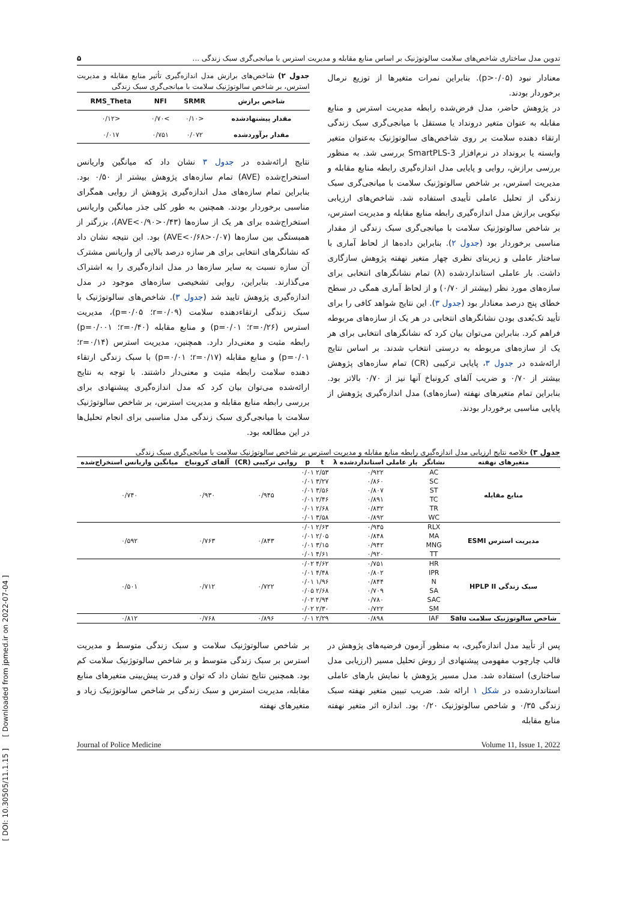تدوین مدل ساختاری شاخص‌های سلامت سالوتوژنیک بر اساس منابع مقابله و مدیریت استرس با میانجی‌گری سبک زندگی ... ۵
معنادار نبود (p>۰/۰۵). بنابراین نمرات متغیرها از توزیع نرمال برخوردار بودند.
در پژوهش حاضر، مدل فرض‌شده رابطه مدیریت استرس و منابع مقابله به عنوان متغیر درونداد یا مستقل با میانجی‌گری سبک زندگی ارتقاء دهنده سلامت بر روی شاخص‌های سالوتوژنیک به‌عنوان متغیر وابسته یا برونداد در نرم‌افزار SmartPLS-3 بررسی شد. به منظور بررسی برازش، روایی و پایایی مدل اندازه‌گیری رابطه منابع مقابله و مدیریت استرس، بر شاخص سالوتوژنیک سلامت با میانجی‌گری سبک زندگی از تحلیل عاملی تأییدی استفاده شد. شاخص‌های ارزیابی نیکویی برازش مدل اندازه‌گیری رابطه منابع مقابله و مدیریت استرس، بر شاخص سالوتوژنیک سلامت با میانجی‌گری سبک زندگی از مقدار مناسبی برخوردار بود (جدول ۲). بنابراین داده‌ها از لحاظ آماری با ساختار عاملی و زیربنای نظری چهار متغیر نهفته پژوهش سازگاری داشت. بار عاملی استانداردشده (λ) تمام نشانگرهای انتخابی برای سازه‌های مورد نظر (بیشتر از ۰/۷۰) و از لحاظ آماری همگی در سطح خطای پنج درصد معنادار بود (جدول ۳). این نتایج شواهد کافی را برای تأیید تک‌بُعدی بودن نشانگرهای انتخابی در هر یک از سازه‌های مربوطه فراهم کرد. بنابراین می‌توان بیان کرد که نشانگرهای انتخابی برای هر یک از سازه‌های مربوطه به درستی انتخاب شدند. بر اساس نتایج ارائه‌شده در جدول ۳، پایایی ترکیبی (CR) تمام سازه‌های پژوهش بیشتر از ۰/۷۰ و ضریب آلفای کرونباخ آنها نیز از ۰/۷۰ بالاتر بود. بنابراین تمام متغیرهای نهفته (سازه‌های) مدل اندازه‌گیری پژوهش از پایایی مناسبی برخوردار بودند.
جدول ۲) شاخص‌های برازش مدل اندازه‌گیری تأثیر منابع مقابله و مدیریت استرس، بر شاخص سالوتوژنیک سلامت با میانجی‌گری سبک زندگی
| شاخص برازش | SRMR | NFI | RMS_Theta |
| --- | --- | --- | --- |
| مقدار پیشنهادشده | <۰/۱۰ | >۰/۷۰ | <۰/۱۲ |
| مقدار برآوردشده | ۰/۰۷۲ | ۰/۷۵۱ | ۰/۰۱۷ |
نتایج ارائه‌شده در جدول ۳ نشان داد که میانگین واریانس استخراج‌شده (AVE) تمام سازه‌های پژوهش بیشتر از ۰/۵۰ بود. بنابراین تمام سازه‌های مدل اندازه‌گیری پژوهش از روایی همگرای مناسبی برخوردار بودند. همچنین به طور کلی جذر میانگین واریانس استخراج‌شده برای هر یک از سازه‌ها (۰/۴۳<AVE<۰/۹۰)، بزرگتر از همبستگی بین سازه‌ها (۰/۰۷<AVE<۰/۶۸) بود. این نتیجه نشان داد که نشانگرهای انتخابی برای هر سازه درصد بالایی از واریانس مشترک آن سازه نسبت به سایر سازه‌ها در مدل اندازه‌گیری را به اشتراک می‌گذارند. بنابراین، روایی تشخیصی سازه‌های موجود در مدل اندازه‌گیری پژوهش تایید شد (جدول ۳). شاخص‌های سالوتوژنیک با سبک زندگی ارتقاءدهنده سلامت (r=۰/۰۹؛ p=۰/۰۵)، مدیریت استرس (r=۰/۲۶؛ p=۰/۰۱) و منابع مقابله (r=۰/۴۰؛ p=۰/۰۰۱) رابطه مثبت و معنی‌دار دارد. همچنین، مدیریت استرس (r=۰/۱۴؛ p=۰/۰۱) و منابع مقابله (r=۰/۱۷؛ p=۰/۰۱) با سبک زندگی ارتقاء دهنده سلامت رابطه مثبت و معنی‌دار داشتند. با توجه به نتایج ارائه‌شده می‌توان بیان کرد که مدل اندازه‌گیری پیشنهادی برای بررسی رابطه منابع مقابله و مدیریت استرس، بر شاخص سالوتوژنیک سلامت با میانجی‌گری سبک زندگی مدل مناسبی برای انجام تحلیل‌ها در این مطالعه بود.
جدول ۳) خلاصه نتایج ارزیابی مدل اندازه‌گیری رابطه منابع مقابله و مدیریت استرس بر شاخص سالوتوژنیک سلامت با میانجی‌گری سبک زندگی
| متغیرهای نهفته | نشانگر | بار عاملی استانداردشده λ | t | p | روایی ترکیبی (CR) | آلفای کرونباخ | میانگین واریانس استخراج‌شده |
| --- | --- | --- | --- | --- | --- | --- | --- |
| منابع مقابله | AC | ۰/۹۲۲ | ۲/۵۳ | ۰/۰۱ | ۰/۹۴۵ | ۰/۹۳۰ | ۰/۷۴۰ |
| | SC | ۰/۸۶۰ | ۳/۲۷ | ۰/۰۱ | | | |
| | ST | ۰/۸۰۷ | ۳/۵۶ | ۰/۰۱ | | | |
| | TC | ۰/۸۹۱ | ۲/۴۶ | ۰/۰۱ | | | |
| | TR | ۰/۸۳۲ | ۲/۶۸ | ۰/۰۱ | | | |
| | WC | ۰/۸۹۲ | ۳/۵۸ | ۰/۰۱ | | | |
| مدیریت استرس ESMI | RLX | ۰/۹۳۵ | ۲/۶۳ | ۰/۰۱ | ۰/۸۴۳ | ۰/۷۶۳ | ۰/۵۹۲ |
| | MA | ۰/۸۴۸ | ۲/۰۵ | ۰/۰۱ | | | |
| | MNG | ۰/۹۴۲ | ۳/۱۵ | ۰/۰۱ | | | |
| | TT | ۰/۹۲۰ | ۴/۶۱ | ۰/۰۱ | | | |
| سبک زندگی HPLP II | HR | ۰/۷۵۱ | ۴/۶۲ | ۰/۰۲ | ۰/۷۲۲ | ۰/۷۱۲ | ۰/۵۰۱ |
| | IPR | ۰/۸۰۲ | ۴/۴۸ | ۰/۰۱ | | | |
| | N | ۰/۸۴۴ | ۱/۹۶ | ۰/۰۱ | | | |
| | SA | ۰/۷۰۹ | ۲/۶۸ | ۰/۰۵ | | | |
| | SAC | ۰/۷۸۰ | ۲/۹۴ | ۰/۰۲ | | | |
| | SM | ۰/۷۲۲ | ۲/۳۰ | ۰/۰۲ | | | |
| شاخص سالوتوژنیک سلامت Salu | IAF | ۰/۸۹۸ | ۲/۲۹ | ۰/۰۱ | ۰/۸۹۶ | ۰/۷۶۸ | ۰/۸۱۲ |
پس از تأیید مدل اندازه‌گیری، به منظور آزمون فرضیه‌های پژوهش در قالب چارچوب مفهومی پیشنهادی از روش تحلیل مسیر (ارزیابی مدل ساختاری) استفاده شد. مدل مسیر پژوهش با نمایش بارهای عاملی استانداردشده در شکل ۱ ارائه شد. ضریب تبیین متغیر نهفته سبک زندگی ۰/۳۵ و شاخص سالوتوژنیک ۰/۲۰ بود. اندازه اثر متغیر نهفته منابع مقابله
بر شاخص سالوتوژنیک سلامت و سبک زندگی متوسط و مدیریت استرس بر سبک زندگی متوسط و بر شاخص سالوتوژنیک سلامت کم بود. همچنین نتایج نشان داد که توان و قدرت پیش‌بینی متغیرهای منابع مقابله، مدیریت استرس و سبک زندگی بر شاخص سالوتوژنیک زیاد و متغیرهای نهفته
Journal of Police Medicine Volume 11, Issue 1, 2022
[ DOI: 10.30505/11.1.15 ] [ Downloaded from jpmed.ir on 2022-07-04 ]